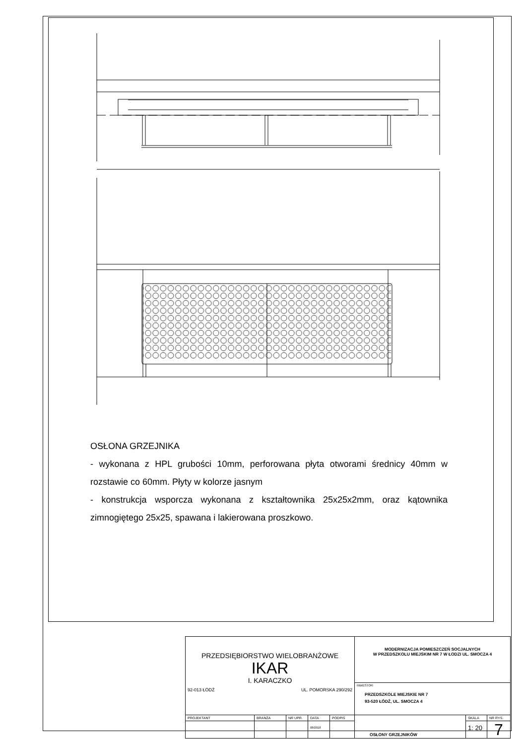OSŁONA GRZEJNIKA
- wykonana z HPL grubości 10mm, perforowana płyta otworami średnicy 40mm w rozstawie co 60mm. Płyty w kolorze jasnym
- konstrukcja wsporcza wykonana z kształtownika 25x25x2mm, oraz kątownika zimnogiętego 25x25, spawana i lakierowana proszkowo.
| PRZEDSIĘBIORSTWO WIELOBRANŻOWE IKAR I. KARACZKO 92-013 ŁÓDŹ UL. POMORSKA 290/292 | | | | | MODERNIZACJA POMIESZCZEŃ SOCJALNYCH W PRZEDSZKOLU MIEJSKIM NR 7 W ŁODZI UL. SMOCZA 4 | | |
| | | | | | INWESTOR: PRZEDSZKOLE MIEJSKIE NR 7 93-520 ŁÓDŹ, UL. SMOCZA 4 | | |
| PROJEKTANT | BRANŻA | NR UPR. | DATA | PODPIS | OSŁONY GRZEJNIKÓW | SKALA | NR RYS. |
| | | | 08/2018 | | | 1: 20 | 7 |